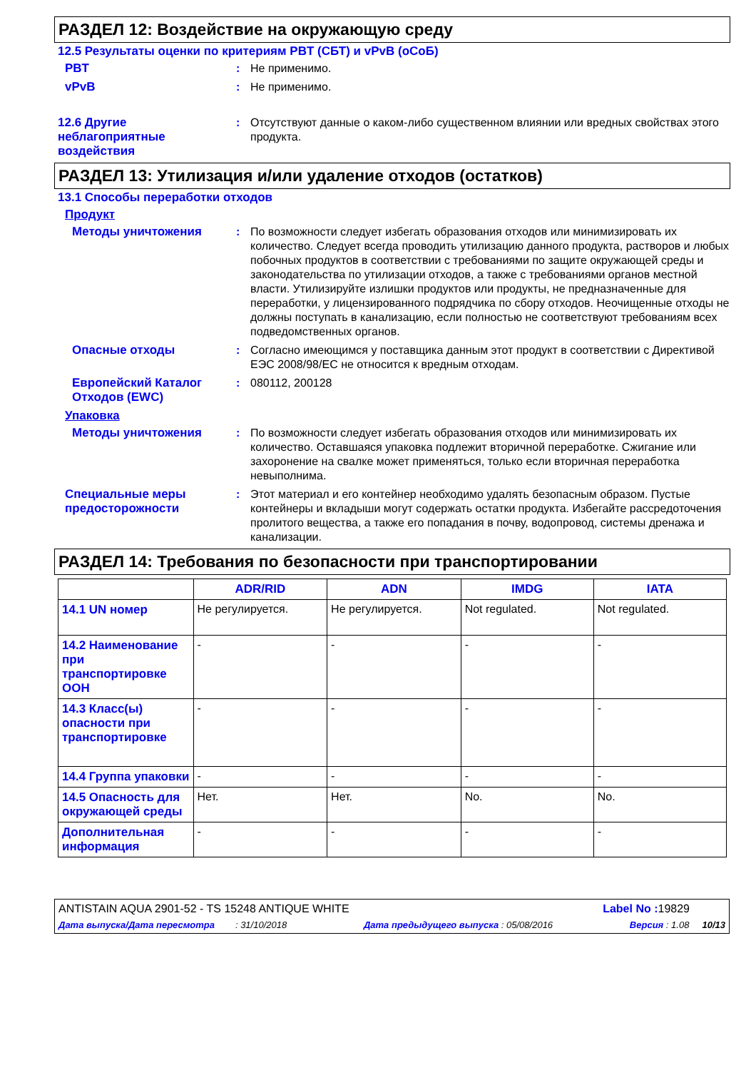РАЗДЕЛ 12: Воздействие на окружающую среду
12.5 Результаты оценки по критериям PBT (СБТ) и vPvB (оСоБ)
PBT : Не применимо.
vPvB : Не применимо.
12.6 Другие неблагоприятные воздействия
: Отсутствуют данные о каком-либо существенном влиянии или вредных свойствах этого продукта.
РАЗДЕЛ 13: Утилизация и/или удаление отходов (остатков)
13.1 Способы переработки отходов
Продукт
Методы уничтожения : По возможности следует избегать образования отходов или минимизировать их количество. Следует всегда проводить утилизацию данного продукта, растворов и любых побочных продуктов в соответствии с требованиями по защите окружающей среды и законодательства по утилизации отходов, а также с требованиями органов местной власти. Утилизируйте излишки продуктов или продукты, не предназначенные для переработки, у лицензированного подрядчика по сбору отходов. Неочищенные отходы не должны поступать в канализацию, если полностью не соответствуют требованиям всех подведомственных органов.
Опасные отходы : Согласно имеющимся у поставщика данным этот продукт в соответствии с Директивой ЕЭС 2008/98/EC не относится к вредным отходам.
Европейский Каталог Отходов (EWC)
: 080112, 200128
Упаковка
Методы уничтожения : По возможности следует избегать образования отходов или минимизировать их количество. Оставшаяся упаковка подлежит вторичной переработке. Сжигание или захоронение на свалке может применяться, только если вторичная переработка невыполнима.
Специальные меры предосторожности
: Этот материал и его контейнер необходимо удалять безопасным образом. Пустые контейнеры и вкладыши могут содержать остатки продукта. Избегайте рассредоточения пролитого вещества, а также его попадания в почву, водопровод, системы дренажа и канализации.
РАЗДЕЛ 14: Требования по безопасности при транспортировании
| | ADR/RID | ADN | IMDG | IATA |
| --- | --- | --- | --- | --- |
| 14.1 UN номер | Не регулируется. | Не регулируется. | Not regulated. | Not regulated. |
| 14.2 Наименование при транспортировке ООН | - | - | - | - |
| 14.3 Класс(ы) опасности при транспортировке | - | - | - | - |
| 14.4 Группа упаковки | - | - | - | - |
| 14.5 Опасность для окружающей среды | Нет. | Нет. | No. | No. |
| Дополнительная информация | - | - | - | - |
ANTISTAIN AQUA 2901-52 - TS 15248 ANTIQUE WHITE Label No : 19829
Дата выпуска/Дата пересмотра : 31/10/2018 Дата предыдущего выпуска : 05/08/2016 Версия : 1.08 10/13